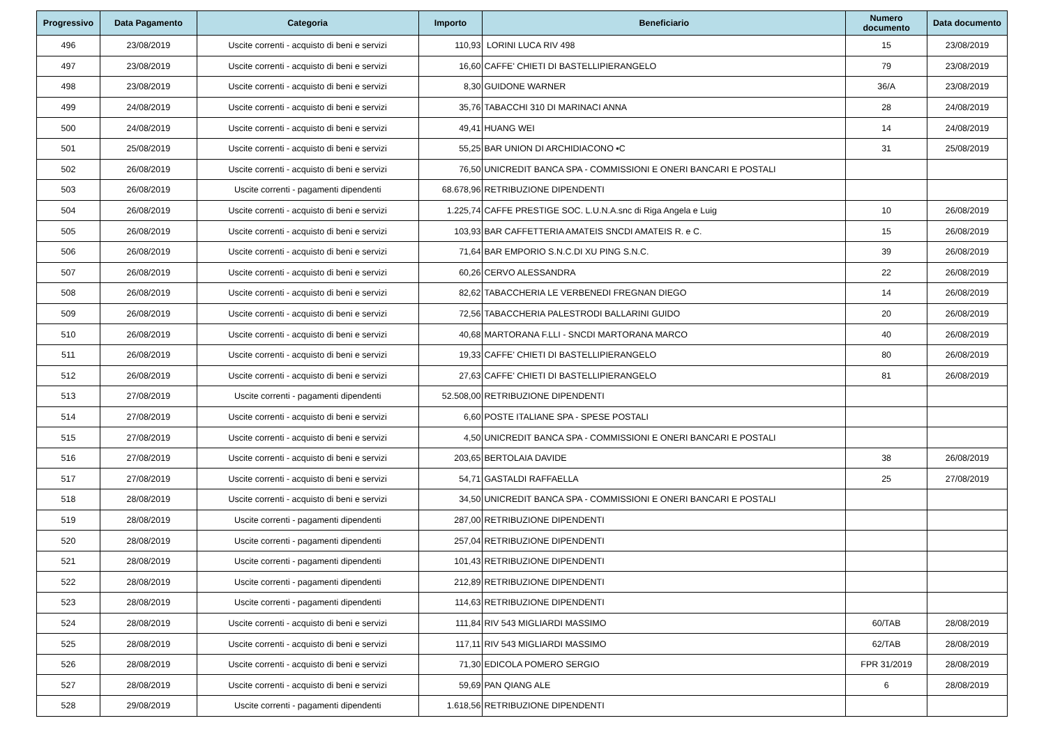| Progressivo | Data Pagamento | Categoria | Importo | Beneficiario | Numero documento | Data documento |
| --- | --- | --- | --- | --- | --- | --- |
| 496 | 23/08/2019 | Uscite correnti - acquisto di beni e servizi | 110,93 | LORINI LUCA RIV 498 | 15 | 23/08/2019 |
| 497 | 23/08/2019 | Uscite correnti - acquisto di beni e servizi | 16,60 | CAFFE' CHIETI DI BASTELLIPIERANGELO | 79 | 23/08/2019 |
| 498 | 23/08/2019 | Uscite correnti - acquisto di beni e servizi | 8,30 | GUIDONE WARNER | 36/A | 23/08/2019 |
| 499 | 24/08/2019 | Uscite correnti - acquisto di beni e servizi | 35,76 | TABACCHI 310 DI MARINACI ANNA | 28 | 24/08/2019 |
| 500 | 24/08/2019 | Uscite correnti - acquisto di beni e servizi | 49,41 | HUANG WEI | 14 | 24/08/2019 |
| 501 | 25/08/2019 | Uscite correnti - acquisto di beni e servizi | 55,25 | BAR UNION DI ARCHIDIACONO ▪C | 31 | 25/08/2019 |
| 502 | 26/08/2019 | Uscite correnti - acquisto di beni e servizi | 76,50 | UNICREDIT BANCA SPA - COMMISSIONI E ONERI BANCARI E POSTALI | | |
| 503 | 26/08/2019 | Uscite correnti - pagamenti dipendenti | 68.678,96 | RETRIBUZIONE DIPENDENTI | | |
| 504 | 26/08/2019 | Uscite correnti - acquisto di beni e servizi | 1.225,74 | CAFFE PRESTIGE SOC. L.U.N.A.snc di Riga Angela e Luig | 10 | 26/08/2019 |
| 505 | 26/08/2019 | Uscite correnti - acquisto di beni e servizi | 103,93 | BAR CAFFETTERIA AMATEIS SNCDI AMATEIS R. e C. | 15 | 26/08/2019 |
| 506 | 26/08/2019 | Uscite correnti - acquisto di beni e servizi | 71,64 | BAR EMPORIO S.N.C.DI XU PING S.N.C. | 39 | 26/08/2019 |
| 507 | 26/08/2019 | Uscite correnti - acquisto di beni e servizi | 60,26 | CERVO ALESSANDRA | 22 | 26/08/2019 |
| 508 | 26/08/2019 | Uscite correnti - acquisto di beni e servizi | 82,62 | TABACCHERIA LE VERBENEDI FREGNAN DIEGO | 14 | 26/08/2019 |
| 509 | 26/08/2019 | Uscite correnti - acquisto di beni e servizi | 72,56 | TABACCHERIA PALESTRODI BALLARINI GUIDO | 20 | 26/08/2019 |
| 510 | 26/08/2019 | Uscite correnti - acquisto di beni e servizi | 40,68 | MARTORANA F.LLI - SNCDI MARTORANA MARCO | 40 | 26/08/2019 |
| 511 | 26/08/2019 | Uscite correnti - acquisto di beni e servizi | 19,33 | CAFFE' CHIETI DI BASTELLIPIERANGELO | 80 | 26/08/2019 |
| 512 | 26/08/2019 | Uscite correnti - acquisto di beni e servizi | 27,63 | CAFFE' CHIETI DI BASTELLIPIERANGELO | 81 | 26/08/2019 |
| 513 | 27/08/2019 | Uscite correnti - pagamenti dipendenti | 52.508,00 | RETRIBUZIONE DIPENDENTI | | |
| 514 | 27/08/2019 | Uscite correnti - acquisto di beni e servizi | 6,60 | POSTE ITALIANE SPA - SPESE POSTALI | | |
| 515 | 27/08/2019 | Uscite correnti - acquisto di beni e servizi | 4,50 | UNICREDIT BANCA SPA - COMMISSIONI E ONERI BANCARI E POSTALI | | |
| 516 | 27/08/2019 | Uscite correnti - acquisto di beni e servizi | 203,65 | BERTOLAIA DAVIDE | 38 | 26/08/2019 |
| 517 | 27/08/2019 | Uscite correnti - acquisto di beni e servizi | 54,71 | GASTALDI RAFFAELLA | 25 | 27/08/2019 |
| 518 | 28/08/2019 | Uscite correnti - acquisto di beni e servizi | 34,50 | UNICREDIT BANCA SPA - COMMISSIONI E ONERI BANCARI E POSTALI | | |
| 519 | 28/08/2019 | Uscite correnti - pagamenti dipendenti | 287,00 | RETRIBUZIONE DIPENDENTI | | |
| 520 | 28/08/2019 | Uscite correnti - pagamenti dipendenti | 257,04 | RETRIBUZIONE DIPENDENTI | | |
| 521 | 28/08/2019 | Uscite correnti - pagamenti dipendenti | 101,43 | RETRIBUZIONE DIPENDENTI | | |
| 522 | 28/08/2019 | Uscite correnti - pagamenti dipendenti | 212,89 | RETRIBUZIONE DIPENDENTI | | |
| 523 | 28/08/2019 | Uscite correnti - pagamenti dipendenti | 114,63 | RETRIBUZIONE DIPENDENTI | | |
| 524 | 28/08/2019 | Uscite correnti - acquisto di beni e servizi | 111,84 | RIV 543 MIGLIARDI MASSIMO | 60/TAB | 28/08/2019 |
| 525 | 28/08/2019 | Uscite correnti - acquisto di beni e servizi | 117,11 | RIV 543 MIGLIARDI MASSIMO | 62/TAB | 28/08/2019 |
| 526 | 28/08/2019 | Uscite correnti - acquisto di beni e servizi | 71,30 | EDICOLA POMERO SERGIO | FPR 31/2019 | 28/08/2019 |
| 527 | 28/08/2019 | Uscite correnti - acquisto di beni e servizi | 59,69 | PAN QIANG ALE | 6 | 28/08/2019 |
| 528 | 29/08/2019 | Uscite correnti - pagamenti dipendenti | 1.618,56 | RETRIBUZIONE DIPENDENTI | | |